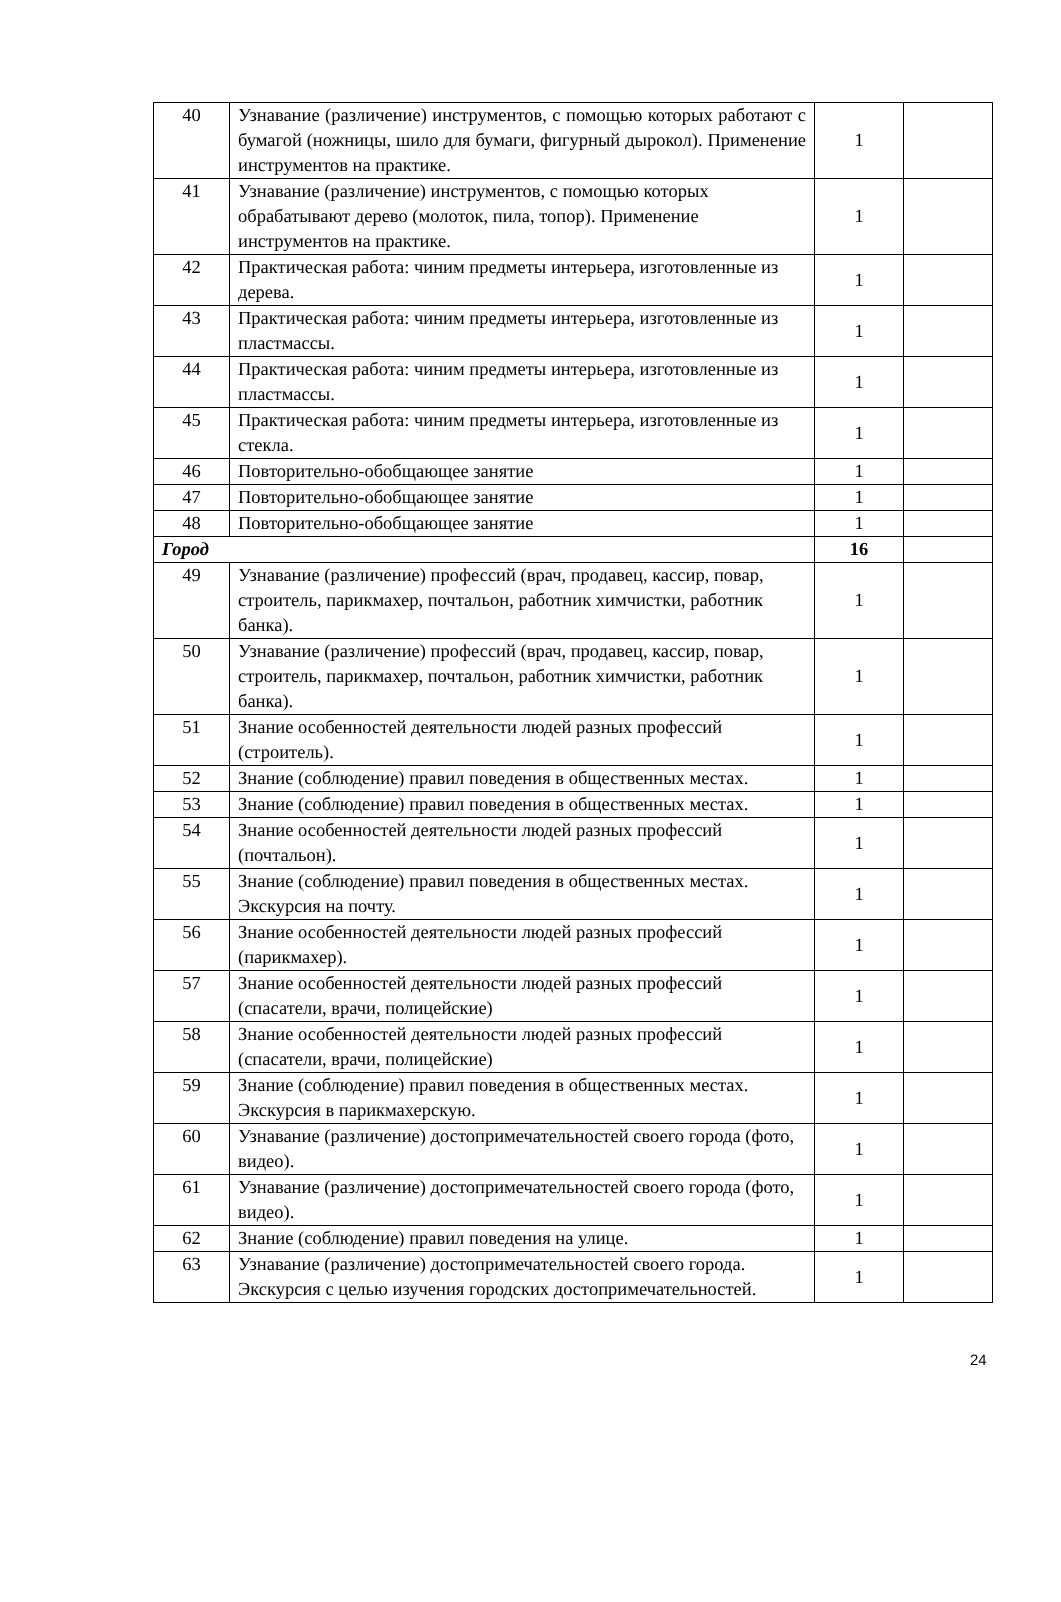| 40 | Узнавание (различение) инструментов, с помощью которых работают с бумагой (ножницы, шило для бумаги, фигурный дырокол). Применение инструментов на практике. | 1 | |
| 41 | Узнавание (различение) инструментов, с помощью которых обрабатывают дерево (молоток, пила, топор). Применение инструментов на практике. | 1 | |
| 42 | Практическая работа: чиним предметы интерьера, изготовленные из дерева. | 1 | |
| 43 | Практическая работа: чиним предметы интерьера, изготовленные из пластмассы. | 1 | |
| 44 | Практическая работа: чиним предметы интерьера, изготовленные из пластмассы. | 1 | |
| 45 | Практическая работа: чиним предметы интерьера, изготовленные из стекла. | 1 | |
| 46 | Повторительно-обобщающее занятие | 1 | |
| 47 | Повторительно-обобщающее занятие | 1 | |
| 48 | Повторительно-обобщающее занятие | 1 | |
| Город | | 16 | |
| 49 | Узнавание (различение) профессий (врач, продавец, кассир, повар, строитель, парикмахер, почтальон, работник химчистки, работник банка). | 1 | |
| 50 | Узнавание (различение) профессий (врач, продавец, кассир, повар, строитель, парикмахер, почтальон, работник химчистки, работник банка). | 1 | |
| 51 | Знание особенностей деятельности людей разных профессий (строитель). | 1 | |
| 52 | Знание (соблюдение) правил поведения в общественных местах. | 1 | |
| 53 | Знание (соблюдение) правил поведения в общественных местах. | 1 | |
| 54 | Знание особенностей деятельности людей разных профессий (почтальон). | 1 | |
| 55 | Знание (соблюдение) правил поведения в общественных местах. Экскурсия на почту. | 1 | |
| 56 | Знание особенностей деятельности людей разных профессий (парикмахер). | 1 | |
| 57 | Знание особенностей деятельности людей разных профессий (спасатели, врачи, полицейские) | 1 | |
| 58 | Знание особенностей деятельности людей разных профессий (спасатели, врачи, полицейские) | 1 | |
| 59 | Знание (соблюдение) правил поведения в общественных местах. Экскурсия в парикмахерскую. | 1 | |
| 60 | Узнавание (различение) достопримечательностей своего города (фото, видео). | 1 | |
| 61 | Узнавание (различение) достопримечательностей своего города (фото, видео). | 1 | |
| 62 | Знание (соблюдение) правил поведения на улице. | 1 | |
| 63 | Узнавание (различение) достопримечательностей своего города. Экскурсия с целью изучения городских достопримечательностей. | 1 | |
24